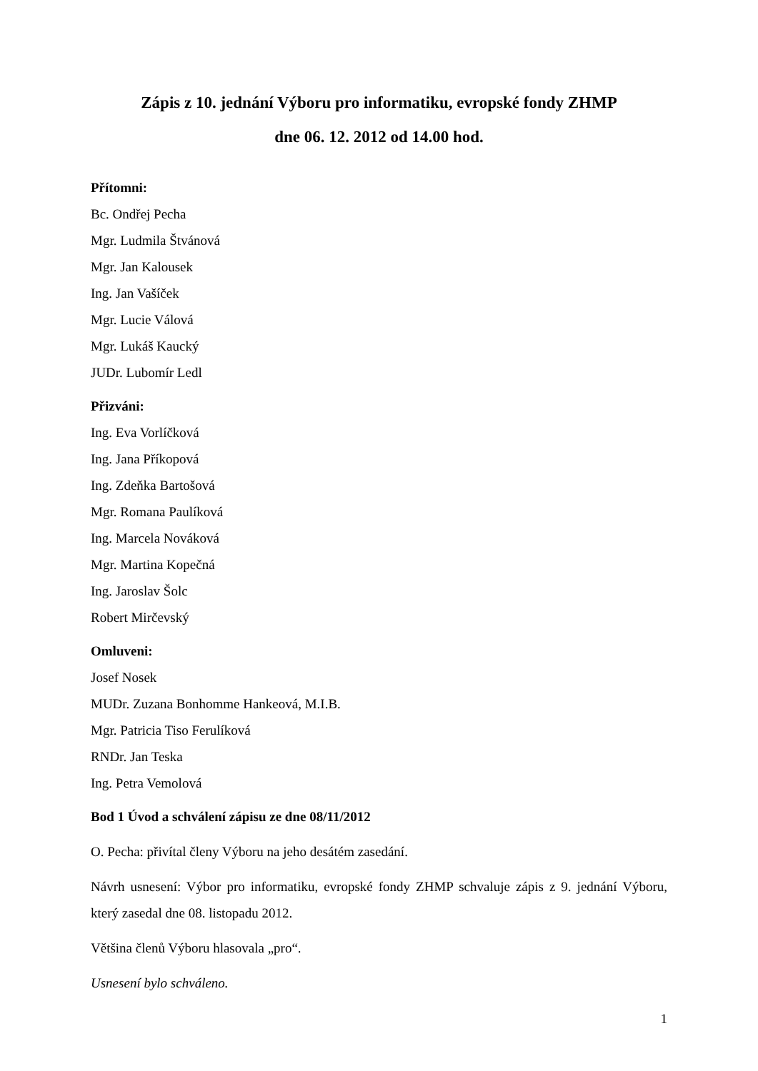Zápis z 10. jednání Výboru pro informatiku, evropské fondy ZHMP
dne 06. 12. 2012 od 14.00 hod.
Přítomni:
Bc. Ondřej Pecha
Mgr. Ludmila Štvánová
Mgr. Jan Kalousek
Ing. Jan Vašíček
Mgr. Lucie Válová
Mgr. Lukáš Kaucký
JUDr. Lubomír Ledl
Přizváni:
Ing. Eva Vorlíčková
Ing. Jana Příkopová
Ing. Zdeňka Bartošová
Mgr. Romana Paulíková
Ing. Marcela Nováková
Mgr. Martina Kopečná
Ing. Jaroslav Šolc
Robert Mirčevský
Omluveni:
Josef Nosek
MUDr. Zuzana Bonhomme Hankeová, M.I.B.
Mgr. Patricia Tiso Ferulíková
RNDr. Jan Teska
Ing. Petra Vemolová
Bod 1 Úvod a schválení zápisu ze dne 08/11/2012
O. Pecha: přivítal členy Výboru na jeho desátém zasedání.
Návrh usnesení: Výbor pro informatiku, evropské fondy ZHMP schvaluje zápis z 9. jednání Výboru, který zasedal dne 08. listopadu 2012.
Většina členů Výboru hlasovala „pro“.
Usnesení bylo schváleno.
1